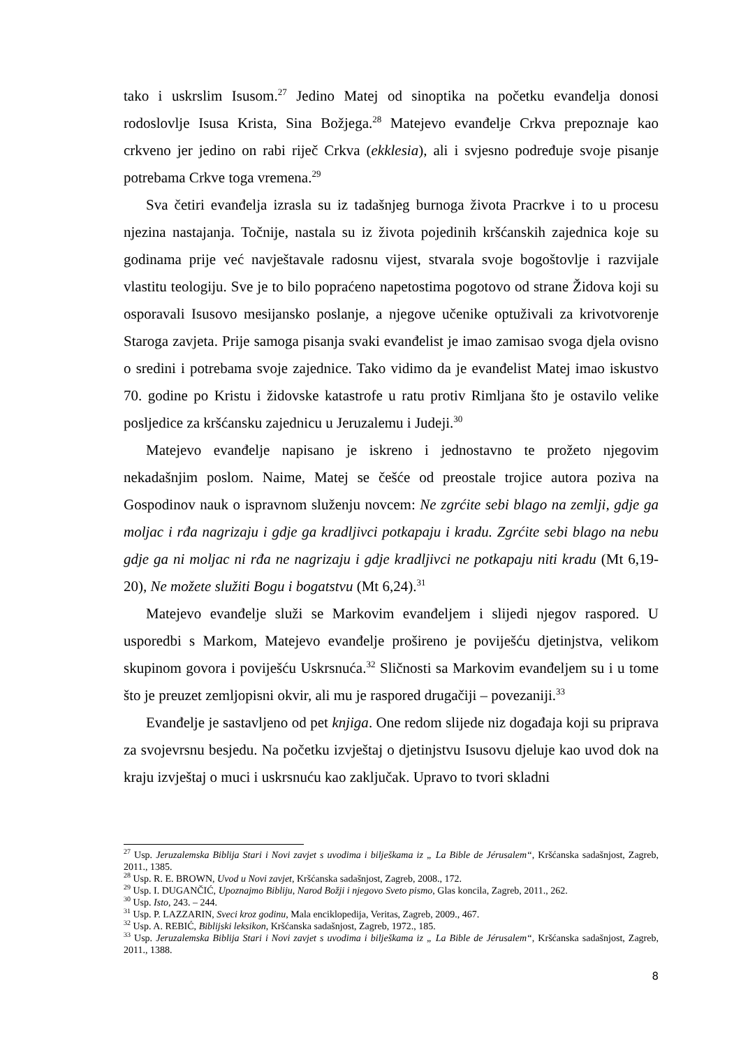tako i uskrslim Isusom.<sup>27</sup> Jedino Matej od sinoptika na početku evanđelja donosi rodoslovlje Isusa Krista, Sina Božjega.<sup>28</sup> Matejevo evanđelje Crkva prepoznaje kao crkveno jer jedino on rabi riječ Crkva (ekklesia), ali i svjesno podređuje svoje pisanje potrebama Crkve toga vremena.<sup>29</sup>
Sva četiri evanđelja izrasla su iz tadašnjeg burnoga života Pracrkve i to u procesu njezina nastajanja. Točnije, nastala su iz života pojedinih kršćanskih zajednica koje su godinama prije već navještavale radosnu vijest, stvarala svoje bogoštovlje i razvijale vlastitu teologiju. Sve je to bilo popraćeno napetostima pogotovo od strane Židova koji su osporavali Isusovo mesijansko poslanje, a njegove učenike optuživali za krivotvorenje Staroga zavjeta. Prije samoga pisanja svaki evanđelist je imao zamisao svoga djela ovisno o sredini i potrebama svoje zajednice. Tako vidimo da je evanđelist Matej imao iskustvo 70. godine po Kristu i židovske katastrofe u ratu protiv Rimljana što je ostavilo velike posljedice za kršćansku zajednicu u Jeruzalemu i Judeji.<sup>30</sup>
Matejevo evanđelje napisano je iskreno i jednostavno te prožeto njegovim nekadašnjim poslom. Naime, Matej se češće od preostale trojice autora poziva na Gospodinov nauk o ispravnom služenju novcem: Ne zgrćite sebi blago na zemlji, gdje ga moljac i rđa nagrizaju i gdje ga kradljivci potkapaju i kradu. Zgrćite sebi blago na nebu gdje ga ni moljac ni rđa ne nagrizaju i gdje kradljivci ne potkapaju niti kradu (Mt 6,19-20), Ne možete služiti Bogu i bogatstvu (Mt 6,24).<sup>31</sup>
Matejevo evanđelje služi se Markovim evanđeljem i slijedi njegov raspored. U usporedbi s Markom, Matejevo evanđelje prošireno je poviješću djetinjstva, velikom skupinom govora i poviješću Uskrsnuća.<sup>32</sup> Sličnosti sa Markovim evanđeljem su i u tome što je preuzet zemljopisni okvir, ali mu je raspored drugačiji – povezaniji.<sup>33</sup>
Evanđelje je sastavljeno od pet knjiga. One redom slijede niz događaja koji su priprava za svojevrsnu besjedu. Na početku izvještaj o djetinjstvu Isusovu djeluje kao uvod dok na kraju izvještaj o muci i uskrsnuću kao zaključak. Upravo to tvori skladni
<sup>27</sup> Usp. Jeruzalemska Biblija Stari i Novi zavjet s uvodima i bilješkama iz „ La Bible de Jérusalem“, Kršćanska sadašnjost, Zagreb, 2011., 1385.
<sup>28</sup> Usp. R. E. BROWN, Uvod u Novi zavjet, Kršćanska sadašnjost, Zagreb, 2008., 172.
<sup>29</sup> Usp. I. DUGANČIĆ, Upoznajmo Bibliju, Narod Božji i njegovo Sveto pismo, Glas koncila, Zagreb, 2011., 262.
<sup>30</sup> Usp. Isto, 243. – 244.
<sup>31</sup> Usp. P. LAZZARIN, Sveci kroz godinu, Mala enciklopedija, Veritas, Zagreb, 2009., 467.
<sup>32</sup> Usp. A. REBIĆ, Biblijski leksikon, Kršćanska sadašnjost, Zagreb, 1972., 185.
<sup>33</sup> Usp. Jeruzalemska Biblija Stari i Novi zavjet s uvodima i bilješkama iz „ La Bible de Jérusalem“, Kršćanska sadašnjost, Zagreb, 2011., 1388.
8